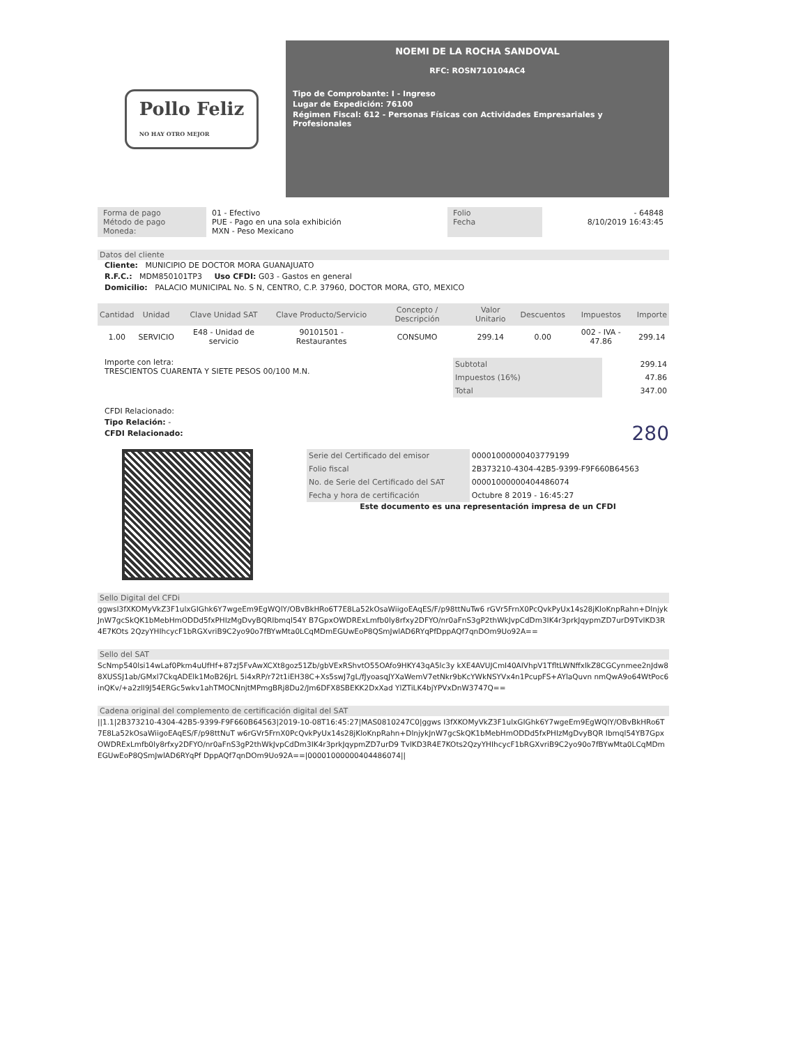Pollo Feliz
NO HAY OTRO MEJOR
NOEMI DE LA ROCHA SANDOVAL
RFC: ROSN710104AC4
Tipo de Comprobante: I - Ingreso
Lugar de Expedición: 76100
Régimen Fiscal: 612 - Personas Físicas con Actividades Empresariales y Profesionales
Forma de pago
Método de pago
Moneda:
01 - Efectivo
PUE - Pago en una sola exhibición
MXN - Peso Mexicano
Folio
Fecha
- 64848
8/10/2019 16:43:45
Datos del cliente
Cliente: MUNICIPIO DE DOCTOR MORA GUANAJUATO
R.F.C.: MDM850101TP3 Uso CFDI: G03 - Gastos en general
Domicilio: PALACIO MUNICIPAL No. S N, CENTRO, C.P. 37960, DOCTOR MORA, GTO, MEXICO
| Cantidad | Unidad | Clave Unidad SAT | Clave Producto/Servicio | Concepto / Descripción | Valor Unitario | Descuentos | Impuestos | Importe |
| --- | --- | --- | --- | --- | --- | --- | --- | --- |
| 1.00 | SERVICIO | E48 - Unidad de servicio | 90101501 - Restaurantes | CONSUMO | 299.14 | 0.00 | 002 - IVA - 47.86 | 299.14 |
Importe con letra:
TRESCIENTOS CUARENTA Y SIETE PESOS 00/100 M.N.
| Subtotal | 299.14 |
| Impuestos (16%) | 47.86 |
| Total | 347.00 |
CFDI Relacionado:
Tipo Relación: -
CFDI Relacionado: 280
| Serie del Certificado del emisor | 00001000000403779199 |
| Folio fiscal | 2B373210-4304-42B5-9399-F9F660B64563 |
| No. de Serie del Certificado del SAT | 00001000000404486074 |
| Fecha y hora de certificación | Octubre 8 2019 - 16:45:27 |
Este documento es una representación impresa de un CFDI
Sello Digital del CFDi
ggwsI3fXKOMyVkZ3F1ulxGIGhk6Y7wgeEm9EgWQlY/OBvBkHRo6T7E8La52kOsaWiigoEAqES/F/p98ttNuTw6 rGVr5FrnX0PcQvkPyUx14s28jKloKnpRahn+DlnjykJnW7gcSkQK1bMebHmODDd5fxPHIzMgDvyBQRIbmql54Y B7GpxOWDRExLmfb0ly8rfxy2DFYO/nr0aFnS3gP2thWkJvpCdDm3IK4r3prkJqypmZD7urD9TvlKD3R4E7KOts 2QzyYHIhcycF1bRGXvriB9C2yo90o7fBYwMta0LCqMDmEGUwEoP8QSmJwlAD6RYqPfDppAQf7qnDOm9Uo92A==
Sello del SAT
ScNmp540lsi14wLaf0Pkm4uUfHf+87zJ5FvAwXCXt8goz51Zb/gbVExRShvtO55OAfo9HKY43qA5lc3y kXE4AVUJCmI40AIVhpV1TfltLWNffxlkZ8CGCynmee2nJdw88XUSSJ1ab/GMxl7CkqADElk1MoB26JrL 5i4xRP/r72t1iEH38C+Xs5swJ7gL/fJyoasqJYXaWemV7etNkr9bKcYWkNSYVx4n1PcupFS+AYlaQuvn nmQwA9o64WtPoc6inQKv/+a2zlI9J54ERGc5wkv1ahTMOCNnjtMPmgBRj8Du2/Jm6DFX8SBEKK2DxXad YlZTiLK4bjYPVxDnW3747Q==
Cadena original del complemento de certificación digital del SAT
||1.1|2B373210-4304-42B5-9399-F9F660B64563|2019-10-08T16:45:27|MAS0810247C0|ggws I3fXKOMyVkZ3F1ulxGIGhk6Y7wgeEm9EgWQlY/OBvBkHRo6T7E8La52kOsaWiigoEAqES/F/p98ttNuT w6rGVr5FrnX0PcQvkPyUx14s28jKloKnpRahn+DlnjykJnW7gcSkQK1bMebHmODDd5fxPHIzMgDvyBQR Ibmql54YB7GpxOWDRExLmfb0ly8rfxy2DFYO/nr0aFnS3gP2thWkJvpCdDm3IK4r3prkJqypmZD7urD9 TvlKD3R4E7KOts2QzyYHIhcycF1bRGXvriB9C2yo90o7fBYwMta0LCqMDmEGUwEoP8QSmJwlAD6RYqPf DppAQf7qnDOm9Uo92A==|00001000000404486074||